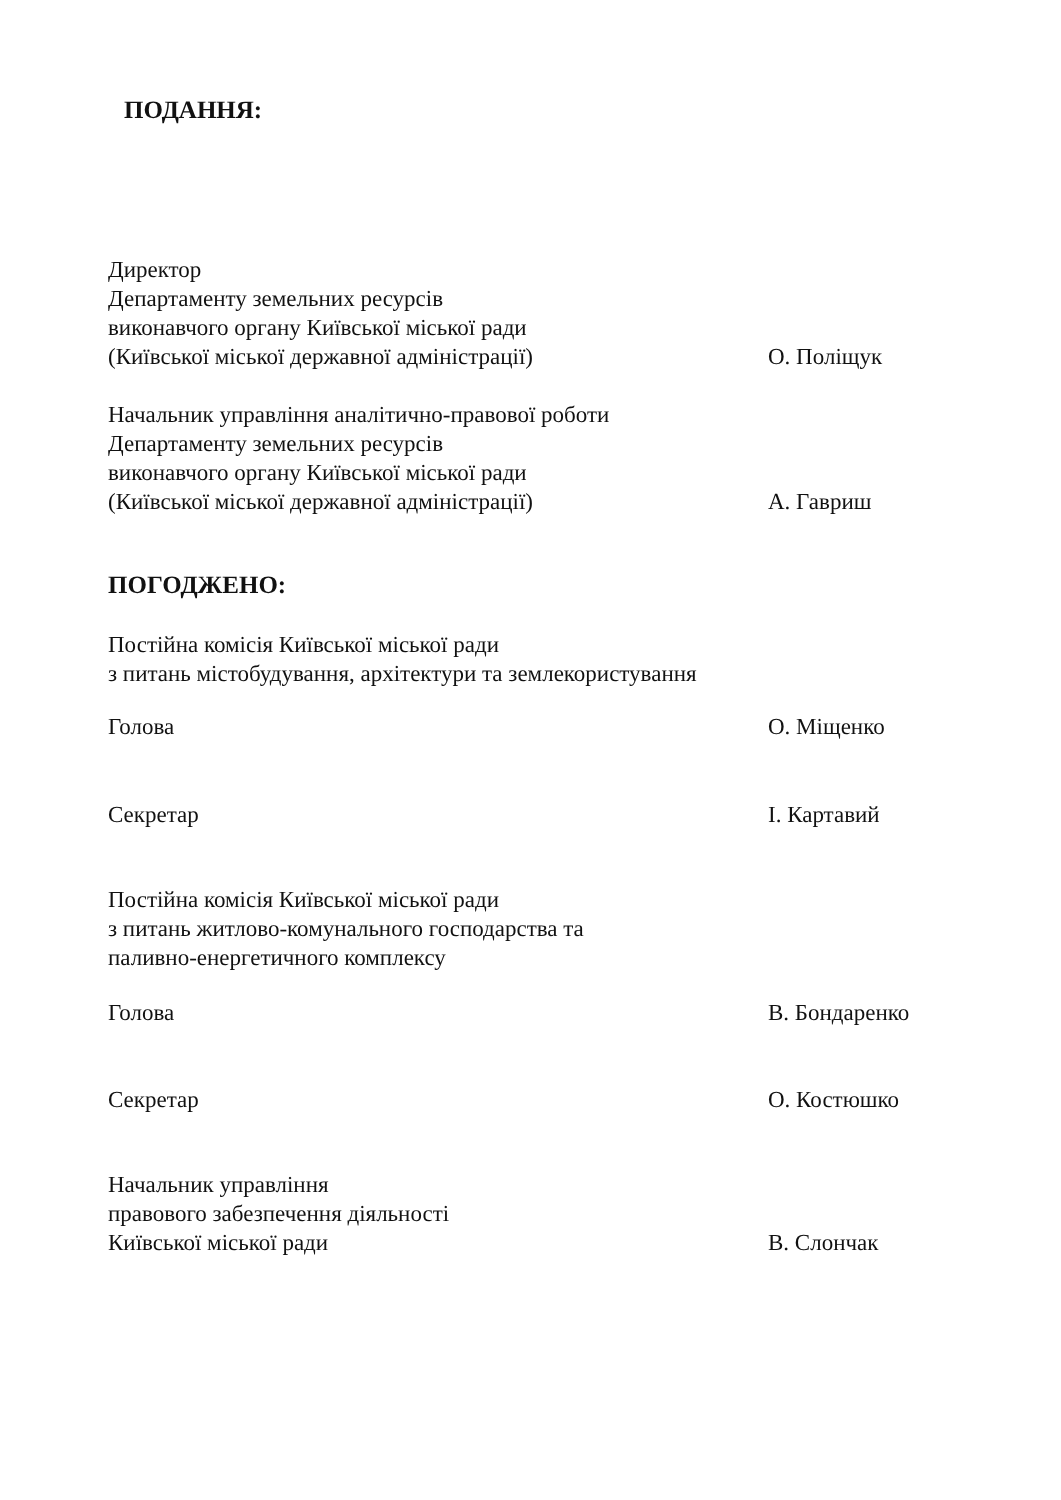ПОДАННЯ:
Директор
Департаменту земельних ресурсів
виконавчого органу Київської міської ради
(Київської міської державної адміністрації)
О. Поліщук
Начальник управління аналітично-правової роботи
Департаменту земельних ресурсів
виконавчого органу Київської міської ради
(Київської міської державної адміністрації)
А. Гавриш
ПОГОДЖЕНО:
Постійна комісія Київської міської ради
з питань містобудування, архітектури та землекористування
Голова О. Міщенко
Секретар І. Картавий
Постійна комісія Київської міської ради
з питань житлово-комунального господарства та
паливно-енергетичного комплексу
Голова В. Бондаренко
Секретар О. Костюшко
Начальник управління
правового забезпечення діяльності
Київської міської ради
В. Слончак